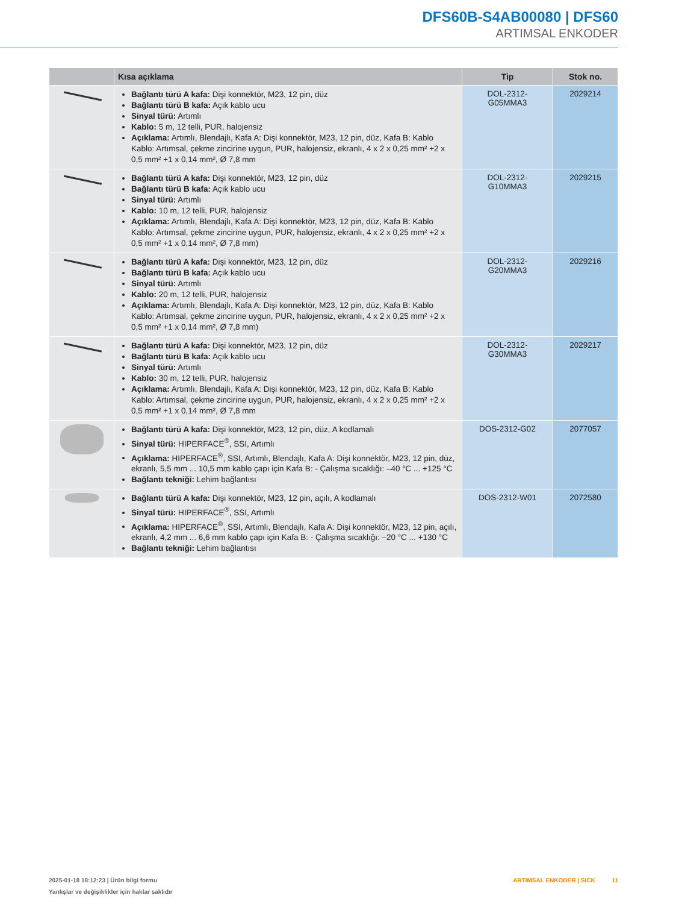DFS60B-S4AB00080 | DFS60
ARTIMSAL ENKODER
| | Kısa açıklama | Tip | Stok no. |
| --- | --- | --- | --- |
| | Bağlantı türü A kafa: Dişi konnektör, M23, 12 pin, düz Bağlantı türü B kafa: Açık kablo ucu Sinyal türü: Artımlı Kablo: 5 m, 12 telli, PUR, halojensiz Açıklama: Artımlı, Blendajlı, Kafa A: Dişi konnektör, M23, 12 pin, düz, Kafa B: Kablo Kablo: Artımsal, çekme zincirine uygun, PUR, halojensiz, ekranlı, 4 x 2 x 0,25 mm² +2 x 0,5 mm² +1 x 0,14 mm², Ø 7,8 mm | DOL-2312- G05MMA3 | 2029214 |
| | Bağlantı türü A kafa: Dişi konnektör, M23, 12 pin, düz Bağlantı türü B kafa: Açık kablo ucu Sinyal türü: Artımlı Kablo: 10 m, 12 telli, PUR, halojensiz Açıklama: Artımlı, Blendajlı, Kafa A: Dişi konnektör, M23, 12 pin, düz, Kafa B: Kablo Kablo: Artımsal, çekme zincirine uygun, PUR, halojensiz, ekranlı, 4 x 2 x 0,25 mm² +2 x 0,5 mm² +1 x 0,14 mm², Ø 7,8 mm) | DOL-2312- G10MMA3 | 2029215 |
| | Bağlantı türü A kafa: Dişi konnektör, M23, 12 pin, düz Bağlantı türü B kafa: Açık kablo ucu Sinyal türü: Artımlı Kablo: 20 m, 12 telli, PUR, halojensiz Açıklama: Artımlı, Blendajlı, Kafa A: Dişi konnektör, M23, 12 pin, düz, Kafa B: Kablo Kablo: Artımsal, çekme zincirine uygun, PUR, halojensiz, ekranlı, 4 x 2 x 0,25 mm² +2 x 0,5 mm² +1 x 0,14 mm², Ø 7,8 mm) | DOL-2312- G20MMA3 | 2029216 |
| | Bağlantı türü A kafa: Dişi konnektör, M23, 12 pin, düz Bağlantı türü B kafa: Açık kablo ucu Sinyal türü: Artımlı Kablo: 30 m, 12 telli, PUR, halojensiz Açıklama: Artımlı, Blendajlı, Kafa A: Dişi konnektör, M23, 12 pin, düz, Kafa B: Kablo Kablo: Artımsal, çekme zincirine uygun, PUR, halojensiz, ekranlı, 4 x 2 x 0,25 mm² +2 x 0,5 mm² +1 x 0,14 mm², Ø 7,8 mm | DOL-2312- G30MMA3 | 2029217 |
| | Bağlantı türü A kafa: Dişi konnektör, M23, 12 pin, düz, A kodlamalı Sinyal türü: HIPERFACE<sup>®</sup>, SSI, Artımlı Açıklama: HIPERFACE<sup>®</sup>, SSI, Artımlı, Blendajlı, Kafa A: Dişi konnektör, M23, 12 pin, düz, ekranlı, 5,5 mm ... 10,5 mm kablo çapı için Kafa B: - Çalışma sıcaklığı: –40 °C ... +125 °C Bağlantı tekniği: Lehim bağlantısı | DOS-2312-G02 | 2077057 |
| | Bağlantı türü A kafa: Dişi konnektör, M23, 12 pin, açılı, A kodlamalı Sinyal türü: HIPERFACE<sup>®</sup>, SSI, Artımlı Açıklama: HIPERFACE<sup>®</sup>, SSI, Artımlı, Blendajlı, Kafa A: Dişi konnektör, M23, 12 pin, açılı, ekranlı, 4,2 mm ... 6,6 mm kablo çapı için Kafa B: - Çalışma sıcaklığı: –20 °C ... +130 °C Bağlantı tekniği: Lehim bağlantısı | DOS-2312-W01 | 2072580 |
2025-01-18 18:12:23 | Ürün bilgi formu
Yanlışlar ve değişiklikler için haklar saklıdır
ARTIMSAL ENKODER | SICK 11